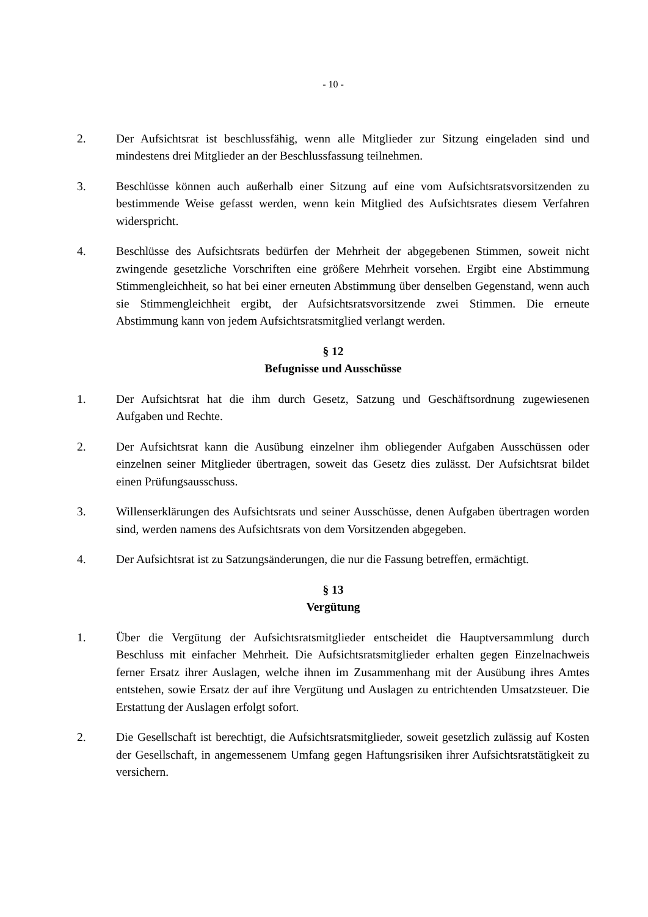- 10 -
2. Der Aufsichtsrat ist beschlussfähig, wenn alle Mitglieder zur Sitzung eingeladen sind und mindestens drei Mitglieder an der Beschlussfassung teilnehmen.
3. Beschlüsse können auch außerhalb einer Sitzung auf eine vom Aufsichtsratsvorsitzenden zu bestimmende Weise gefasst werden, wenn kein Mitglied des Aufsichtsrates diesem Verfahren widerspricht.
4. Beschlüsse des Aufsichtsrats bedürfen der Mehrheit der abgegebenen Stimmen, soweit nicht zwingende gesetzliche Vorschriften eine größere Mehrheit vorsehen. Ergibt eine Abstimmung Stimmengleichheit, so hat bei einer erneuten Abstimmung über denselben Gegenstand, wenn auch sie Stimmengleichheit ergibt, der Aufsichtsratsvorsitzende zwei Stimmen. Die erneute Abstimmung kann von jedem Aufsichtsratsmitglied verlangt werden.
§ 12
Befugnisse und Ausschüsse
1. Der Aufsichtsrat hat die ihm durch Gesetz, Satzung und Geschäftsordnung zugewiesenen Aufgaben und Rechte.
2. Der Aufsichtsrat kann die Ausübung einzelner ihm obliegender Aufgaben Ausschüssen oder einzelnen seiner Mitglieder übertragen, soweit das Gesetz dies zulässt. Der Aufsichtsrat bildet einen Prüfungsausschuss.
3. Willenserklärungen des Aufsichtsrats und seiner Ausschüsse, denen Aufgaben übertragen worden sind, werden namens des Aufsichtsrats von dem Vorsitzenden abgegeben.
4. Der Aufsichtsrat ist zu Satzungsänderungen, die nur die Fassung betreffen, ermächtigt.
§ 13
Vergütung
1. Über die Vergütung der Aufsichtsratsmitglieder entscheidet die Hauptversammlung durch Beschluss mit einfacher Mehrheit. Die Aufsichtsratsmitglieder erhalten gegen Einzelnachweis ferner Ersatz ihrer Auslagen, welche ihnen im Zusammenhang mit der Ausübung ihres Amtes entstehen, sowie Ersatz der auf ihre Vergütung und Auslagen zu entrichtenden Umsatzsteuer. Die Erstattung der Auslagen erfolgt sofort.
2. Die Gesellschaft ist berechtigt, die Aufsichtsratsmitglieder, soweit gesetzlich zulässig auf Kosten der Gesellschaft, in angemessenem Umfang gegen Haftungsrisiken ihrer Aufsichtsratstätigkeit zu versichern.